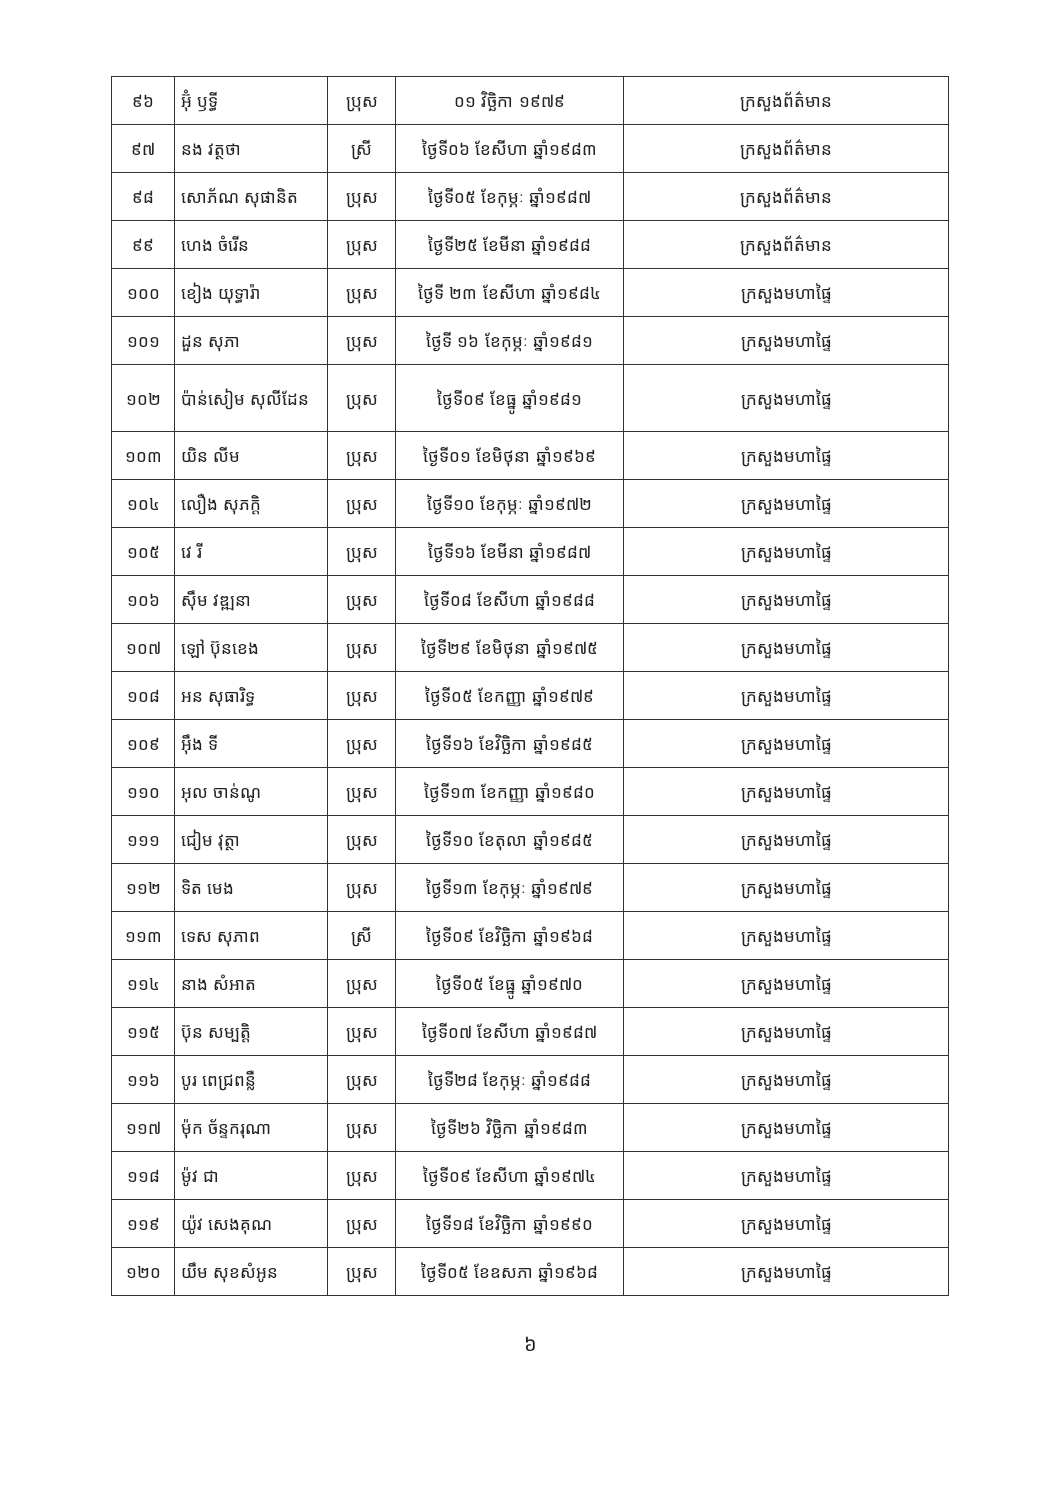| ៩៦ | អ៊ុំ ឫទ្ធី | ប្រុស | ០១ វិច្ឆិកា ១៩៧៩ | ក្រសួងព័ត៌មាន |
| ៩៧ | នង វត្ថថា | ស្រី | ថ្ងៃទី០៦ ខែសីហា ឆ្នាំ១៩៨៣ | ក្រសួងព័ត៌មាន |
| ៩៨ | សោភ័ណ សុផានិត | ប្រុស | ថ្ងៃទី០៥ ខែកុម្ភៈ ឆ្នាំ១៩៨៧ | ក្រសួងព័ត៌មាន |
| ៩៩ | ហេង ចំរើន | ប្រុស | ថ្ងៃទី២៥ ខែមីនា ឆ្នាំ១៩៨៨ | ក្រសួងព័ត៌មាន |
| ១០០ | ខៀង យុទ្ធារ៉ា | ប្រុស | ថ្ងៃទី ២៣ ខែសីហា ឆ្នាំ១៩៨៤ | ក្រសួងមហាផ្ទៃ |
| ១០១ | ដួន សុភា | ប្រុស | ថ្ងៃទី ១៦ ខែកុម្ភៈ ឆ្នាំ១៩៨១ | ក្រសួងមហាផ្ទៃ |
| ១០២ | ប៉ាន់សៀម សុលីដែន | ប្រុស | ថ្ងៃទី០៩ ខែធ្នូ ឆ្នាំ១៩៨១ | ក្រសួងមហាផ្ទៃ |
| ១០៣ | យិន លីម | ប្រុស | ថ្ងៃទី០១ ខែមិថុនា ឆ្នាំ១៩៦៩ | ក្រសួងមហាផ្ទៃ |
| ១០៤ | លឿង សុភក្តិ | ប្រុស | ថ្ងៃទី១០ ខែកុម្ភៈ ឆ្នាំ១៩៧២ | ក្រសួងមហាផ្ទៃ |
| ១០៥ | វេ រី | ប្រុស | ថ្ងៃទី១៦ ខែមីនា ឆ្នាំ១៩៨៧ | ក្រសួងមហាផ្ទៃ |
| ១០៦ | ស៊ឹម វឌ្ឍនា | ប្រុស | ថ្ងៃទី០៨ ខែសីហា ឆ្នាំ១៩៨៨ | ក្រសួងមហាផ្ទៃ |
| ១០៧ | ឡៅ ប៊ុនខេង | ប្រុស | ថ្ងៃទី២៩ ខែមិថុនា ឆ្នាំ១៩៧៥ | ក្រសួងមហាផ្ទៃ |
| ១០៨ | អន សុធារិទ្ធ | ប្រុស | ថ្ងៃទី០៥ ខែកញ្ញា ឆ្នាំ១៩៧៩ | ក្រសួងមហាផ្ទៃ |
| ១០៩ | អ៊ឹង ទី | ប្រុស | ថ្ងៃទី១៦ ខែវិច្ឆិកា ឆ្នាំ១៩៨៥ | ក្រសួងមហាផ្ទៃ |
| ១១០ | អុល ចាន់ណូ | ប្រុស | ថ្ងៃទី១៣ ខែកញ្ញា ឆ្នាំ១៩៨០ | ក្រសួងមហាផ្ទៃ |
| ១១១ | ជៀម វុត្ថា | ប្រុស | ថ្ងៃទី១០ ខែតុលា ឆ្នាំ១៩៨៥ | ក្រសួងមហាផ្ទៃ |
| ១១២ | ទិត មេង | ប្រុស | ថ្ងៃទី១៣ ខែកុម្ភៈ ឆ្នាំ១៩៧៩ | ក្រសួងមហាផ្ទៃ |
| ១១៣ | ទេស សុភាព | ស្រី | ថ្ងៃទី០៩ ខែវិច្ឆិកា ឆ្នាំ១៩៦៨ | ក្រសួងមហាផ្ទៃ |
| ១១៤ | នាង សំអាត | ប្រុស | ថ្ងៃទី០៥ ខែធ្នូ ឆ្នាំ១៩៧០ | ក្រសួងមហាផ្ទៃ |
| ១១៥ | ប៊ុន សម្បត្តិ | ប្រុស | ថ្ងៃទី០៧ ខែសីហា ឆ្នាំ១៩៨៧ | ក្រសួងមហាផ្ទៃ |
| ១១៦ | បូរ ពេជ្រពន្លឺ | ប្រុស | ថ្ងៃទី២៨ ខែកុម្ភៈ ឆ្នាំ១៩៨៨ | ក្រសួងមហាផ្ទៃ |
| ១១៧ | ម៉ុក ច័ន្ទករុណា | ប្រុស | ថ្ងៃទី២៦ វិច្ឆិកា ឆ្នាំ១៩៨៣ | ក្រសួងមហាផ្ទៃ |
| ១១៨ | ម៉ូវ ជា | ប្រុស | ថ្ងៃទី០៩ ខែសីហា ឆ្នាំ១៩៧៤ | ក្រសួងមហាផ្ទៃ |
| ១១៩ | យ៉ូវ សេងគុណ | ប្រុស | ថ្ងៃទី១៨ ខែវិច្ឆិកា ឆ្នាំ១៩៩០ | ក្រសួងមហាផ្ទៃ |
| ១២០ | យឹម សុខសំអូន | ប្រុស | ថ្ងៃទី០៥ ខែឧសភា ឆ្នាំ១៩៦៨ | ក្រសួងមហាផ្ទៃ |
៦